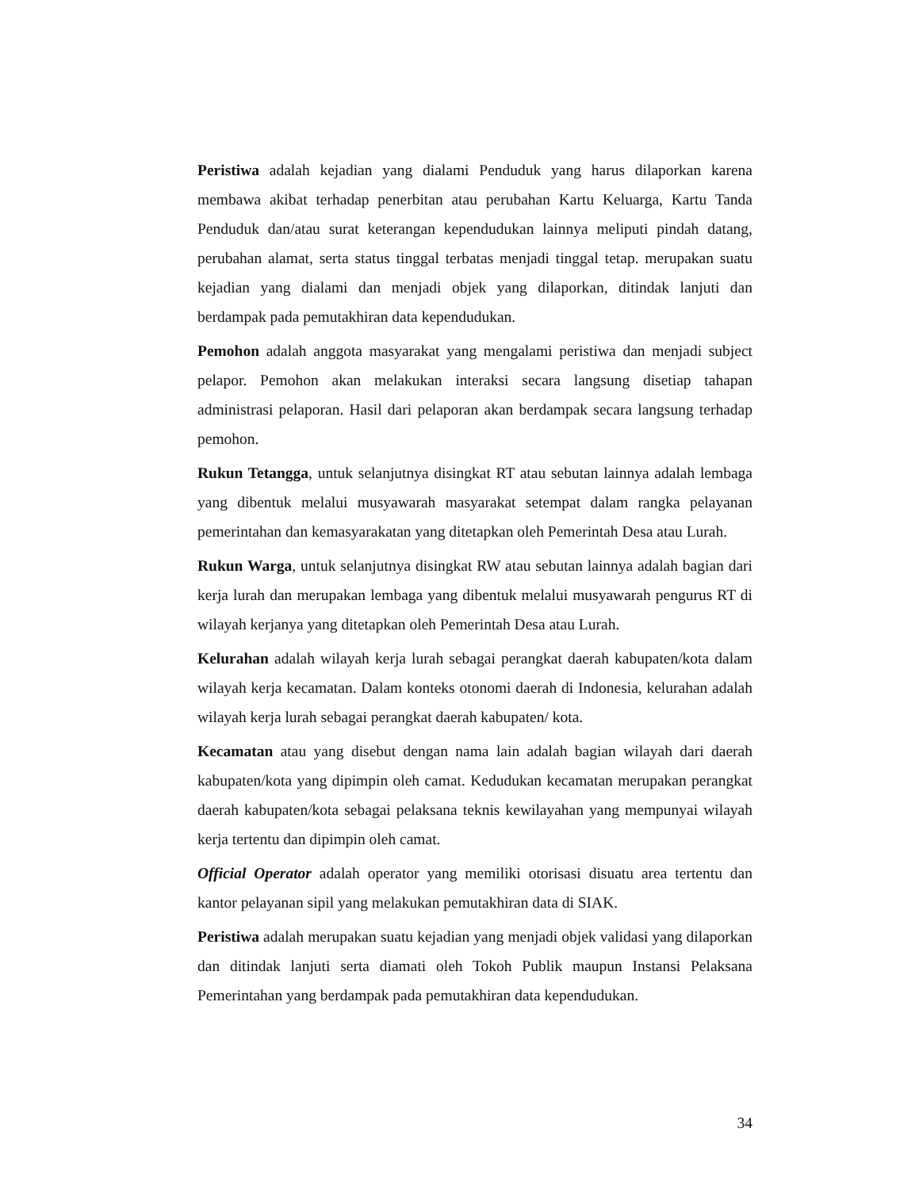Peristiwa adalah kejadian yang dialami Penduduk yang harus dilaporkan karena membawa akibat terhadap penerbitan atau perubahan Kartu Keluarga, Kartu Tanda Penduduk dan/atau surat keterangan kependudukan lainnya meliputi pindah datang, perubahan alamat, serta status tinggal terbatas menjadi tinggal tetap. merupakan suatu kejadian yang dialami dan menjadi objek yang dilaporkan, ditindak lanjuti dan berdampak pada pemutakhiran data kependudukan.
Pemohon adalah anggota masyarakat yang mengalami peristiwa dan menjadi subject pelapor. Pemohon akan melakukan interaksi secara langsung disetiap tahapan administrasi pelaporan. Hasil dari pelaporan akan berdampak secara langsung terhadap pemohon.
Rukun Tetangga, untuk selanjutnya disingkat RT atau sebutan lainnya adalah lembaga yang dibentuk melalui musyawarah masyarakat setempat dalam rangka pelayanan pemerintahan dan kemasyarakatan yang ditetapkan oleh Pemerintah Desa atau Lurah.
Rukun Warga, untuk selanjutnya disingkat RW atau sebutan lainnya adalah bagian dari kerja lurah dan merupakan lembaga yang dibentuk melalui musyawarah pengurus RT di wilayah kerjanya yang ditetapkan oleh Pemerintah Desa atau Lurah.
Kelurahan adalah wilayah kerja lurah sebagai perangkat daerah kabupaten/kota dalam wilayah kerja kecamatan. Dalam konteks otonomi daerah di Indonesia, kelurahan adalah wilayah kerja lurah sebagai perangkat daerah kabupaten/ kota.
Kecamatan atau yang disebut dengan nama lain adalah bagian wilayah dari daerah kabupaten/kota yang dipimpin oleh camat. Kedudukan kecamatan merupakan perangkat daerah kabupaten/kota sebagai pelaksana teknis kewilayahan yang mempunyai wilayah kerja tertentu dan dipimpin oleh camat.
Official Operator adalah operator yang memiliki otorisasi disuatu area tertentu dan kantor pelayanan sipil yang melakukan pemutakhiran data di SIAK.
Peristiwa adalah merupakan suatu kejadian yang menjadi objek validasi yang dilaporkan dan ditindak lanjuti serta diamati oleh Tokoh Publik maupun Instansi Pelaksana Pemerintahan yang berdampak pada pemutakhiran data kependudukan.
34